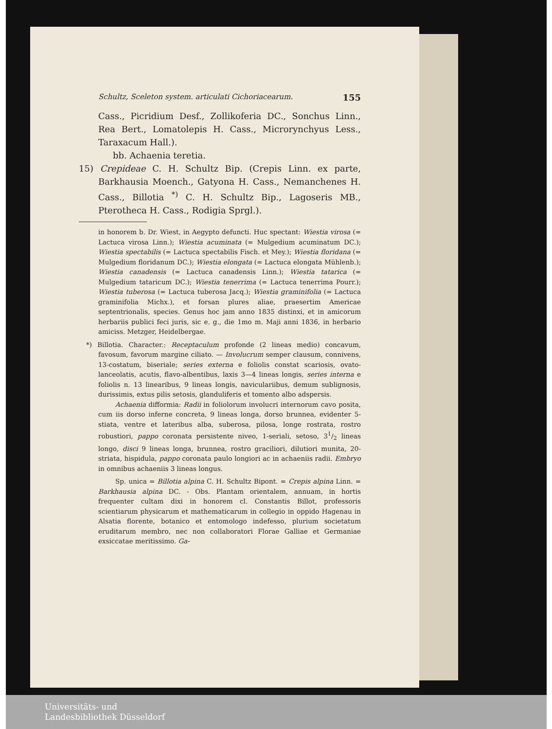Schultz, Sceleton system. articulati Cichoriacearum. 155
Cass., Picridium Desf., Zollikoferia DC., Sonchus Linn., Rea Bert., Lomatolepis H. Cass., Microrynchyus Less., Taraxacum Hall.).
bb. Achaenia teretia.
15) Crepideae C. H. Schultz Bip. (Crepis Linn. ex parte, Barkhausia Moench., Gatyona H. Cass., Nemanchenes H. Cass., Billotia <sup>*)</sup> C. H. Schultz Bip., Lagoseris MB., Pterotheca H. Cass., Rodigia Sprgl.).
in honorem b. Dr. Wiest, in Aegypto defuncti. Huc spectant: Wiestia virosa (= Lactuca virosa Linn.); Wiestia acuminata (= Mulgedium acuminatum DC.); Wiestia spectabilis (= Lactuca spectabilis Fisch. et Mey.); Wiestia floridana (= Mulgedium floridanum DC.); Wiestia elongata (= Lactuca elongata Mühlenb.); Wiestia canadensis (= Lactuca canadensis Linn.); Wiestia tatarica (= Mulgedium tataricum DC.); Wiestia tenerrima (= Lactuca tenerrima Pourr.); Wiestia tuberosa (= Lactuca tuberosa Jacq.); Wiestia graminifolia (= Lactuca graminifolia Michx.), et forsan plures aliae, praesertim Americae septentrionalis, species. Genus hoc jam anno 1835 distinxi, et in amicorum herbariis publici feci juris, sic e. g., die 1mo m. Maji anni 1836, in herbario amiciss. Metzger, Heidelbergae.
*) Billotia. Character.: Receptaculum profonde (2 lineas medio) concavum, favosum, favorum margine ciliato. — Involucrum semper clausum, connivens, 13-costatum, biseriale; series externa e foliolis constat scariosis, ovato-lanceolatis, acutis, flavo-albentibus, laxis 3—4 lineas longis, series interna e foliolis n. 13 linearibus, 9 lineas longis, naviculariibus, demum sublignosis, durissimis, extus pilis setosis, glanduliferis et tomento albo adspersis.
Achaenia difformia: Radii in foliolorum involucri internorum cavo posita, cum iis dorso inferne concreta, 9 lineas longa, dorso brunnea, evidenter 5-stiata, ventre et lateribus alba, suberosa, pilosa, longe rostrata, rostro robustiori, pappo coronata persistente niveo, 1-seriali, setoso, 31/2 lineas longo, disci 9 lineas longa, brunnea, rostro graciliori, dilutiori munita, 20-striata, hispidula, pappo coronata paulo longiori ac in achaeniis radii. Embryo in omnibus achaeniis 3 lineas longus.
Sp. unica = Billotia alpina C. H. Schultz Bipont. = Crepis alpina Linn. = Barkhausia alpina DC. - Obs. Plantam orientalem, annuam, in hortis frequenter cultam dixi in honorem cl. Constantis Billot, professoris scientiarum physicarum et mathematicarum in collegio in oppido Hagenau in Alsatia florente, botanico et entomologo indefesso, plurium societatum eruditarum membro, nec non collaboratori Florae Galliae et Germaniae exsiccatae meritissimo. Ga-
Universitäts- und
Landesbibliothek Düsseldorf